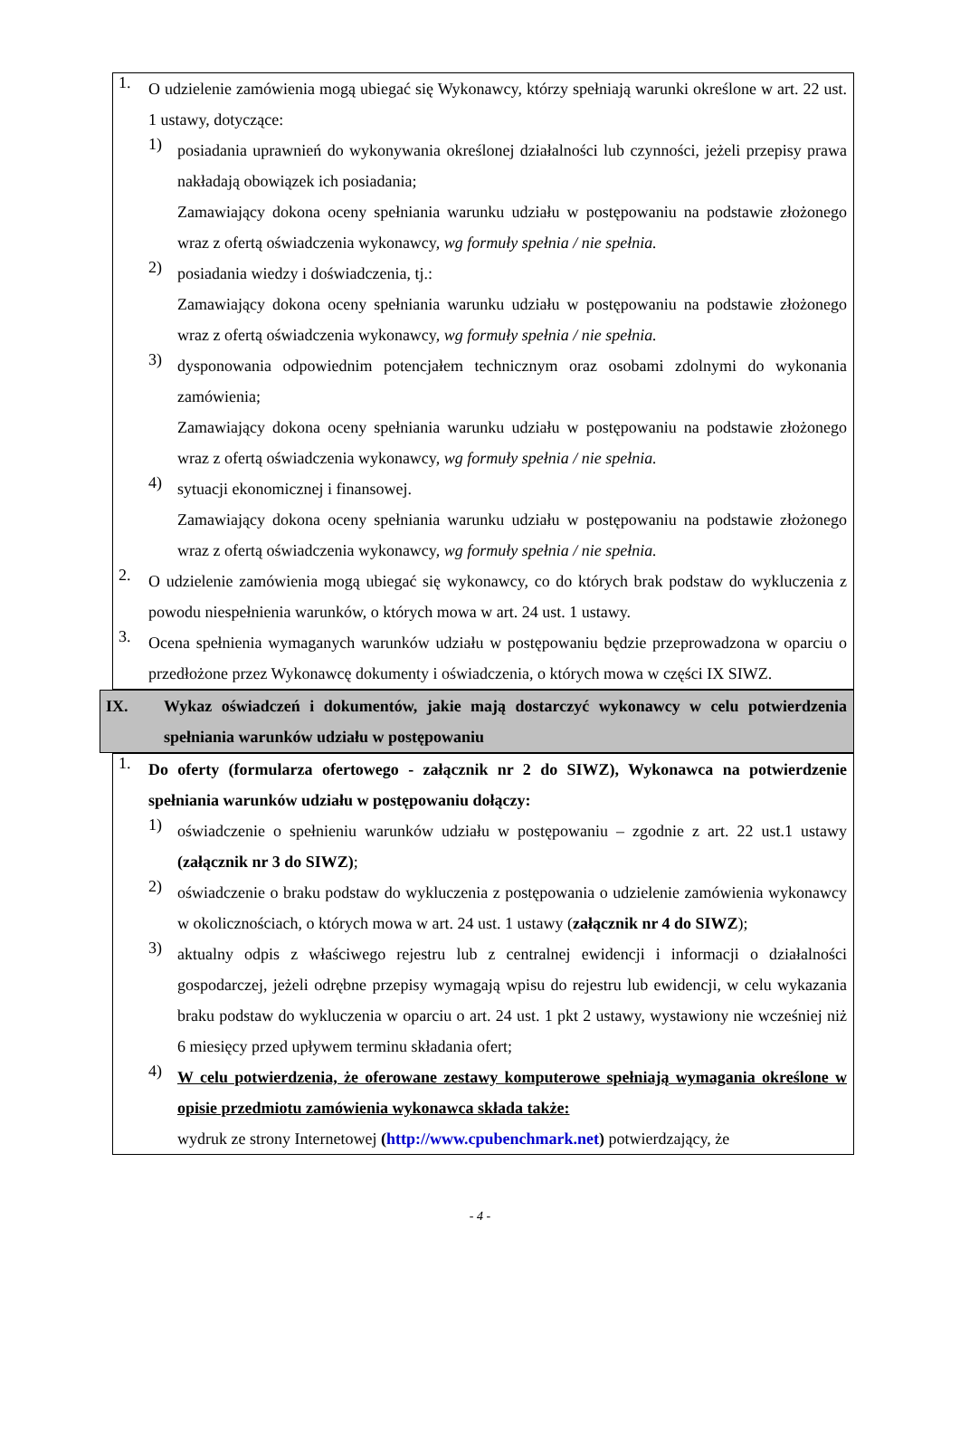1.
O udzielenie zamówienia mogą ubiegać się Wykonawcy, którzy spełniają warunki określone w art. 22 ust. 1 ustawy, dotyczące:
1)
posiadania uprawnień do wykonywania określonej działalności lub czynności, jeżeli przepisy prawa nakładają obowiązek ich posiadania;
Zamawiający dokona oceny spełniania warunku udziału w postępowaniu na podstawie złożonego wraz z ofertą oświadczenia wykonawcy, wg formuły spełnia / nie spełnia.
2)
posiadania wiedzy i doświadczenia, tj.:
Zamawiający dokona oceny spełniania warunku udziału w postępowaniu na podstawie złożonego wraz z ofertą oświadczenia wykonawcy, wg formuły spełnia / nie spełnia.
3)
dysponowania odpowiednim potencjałem technicznym oraz osobami zdolnymi do wykonania zamówienia;
Zamawiający dokona oceny spełniania warunku udziału w postępowaniu na podstawie złożonego wraz z ofertą oświadczenia wykonawcy, wg formuły spełnia / nie spełnia.
4)
sytuacji ekonomicznej i finansowej.
Zamawiający dokona oceny spełniania warunku udziału w postępowaniu na podstawie złożonego wraz z ofertą oświadczenia wykonawcy, wg formuły spełnia / nie spełnia.
2.
O udzielenie zamówienia mogą ubiegać się wykonawcy, co do których brak podstaw do wykluczenia z powodu niespełnienia warunków, o których mowa w art. 24 ust. 1 ustawy.
3.
Ocena spełnienia wymaganych warunków udziału w postępowaniu będzie przeprowadzona w oparciu o przedłożone przez Wykonawcę dokumenty i oświadczenia, o których mowa w części IX SIWZ.
IX. Wykaz oświadczeń i dokumentów, jakie mają dostarczyć wykonawcy w celu potwierdzenia spełniania warunków udziału w postępowaniu
1.
Do oferty (formularza ofertowego - załącznik nr 2 do SIWZ), Wykonawca na potwierdzenie spełniania warunków udziału w postępowaniu dołączy:
1)
oświadczenie o spełnieniu warunków udziału w postępowaniu – zgodnie z art. 22 ust.1 ustawy (załącznik nr 3 do SIWZ);
2)
oświadczenie o braku podstaw do wykluczenia z postępowania o udzielenie zamówienia wykonawcy w okolicznościach, o których mowa w art. 24 ust. 1 ustawy (załącznik nr 4 do SIWZ);
3)
aktualny odpis z właściwego rejestru lub z centralnej ewidencji i informacji o działalności gospodarczej, jeżeli odrębne przepisy wymagają wpisu do rejestru lub ewidencji, w celu wykazania braku podstaw do wykluczenia w oparciu o art. 24 ust. 1 pkt 2 ustawy, wystawiony nie wcześniej niż 6 miesięcy przed upływem terminu składania ofert;
4)
W celu potwierdzenia, że oferowane zestawy komputerowe spełniają wymagania określone w opisie przedmiotu zamówienia wykonawca składa także:
wydruk ze strony Internetowej (http://www.cpubenchmark.net) potwierdzający, że
- 4 -